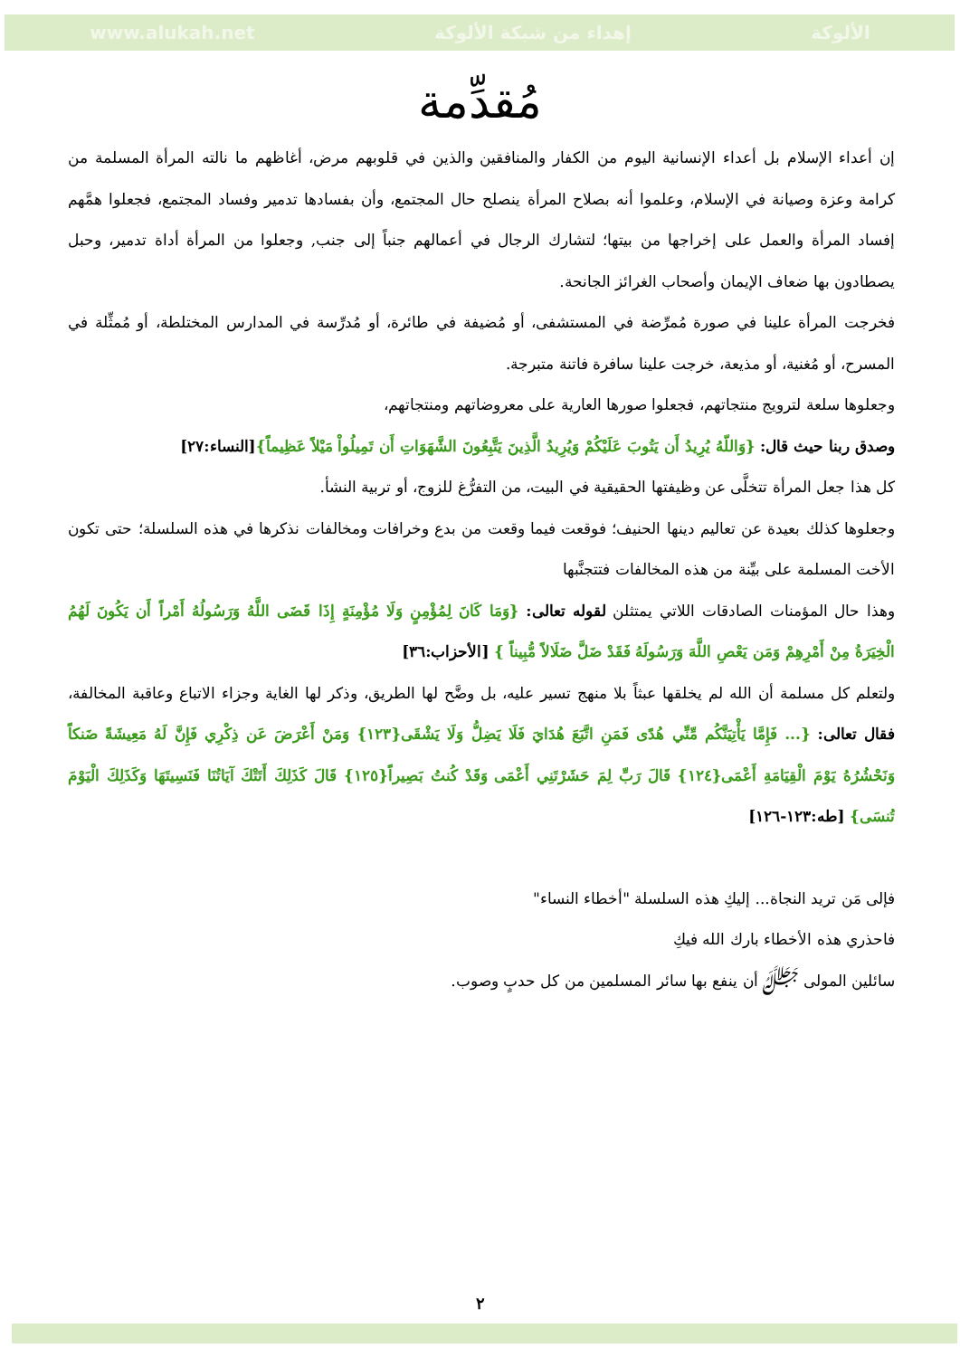www.alukah.net إهداء من شبكة الألوكة الألوكة
مُقدِّمة
إن أعداء الإسلام بل أعداء الإنسانية اليوم من الكفار والمنافقين والذين في قلوبهم مرض، أغاظهم ما نالته المرأة المسلمة من كرامة وعزة وصيانة في الإسلام، وعلموا أنه بصلاح المرأة ينصلح حال المجتمع، وأن بفسادها تدمير وفساد المجتمع، فجعلوا همَّهم إفساد المرأة والعمل على إخراجها من بيتها؛ لتشارك الرجال في أعمالهم جنباً إلى جنب, وجعلوا من المرأة أداة تدمير، وحبل يصطادون بها ضعاف الإيمان وأصحاب الغرائز الجانحة.
فخرجت المرأة علينا في صورة مُمرِّضة في المستشفى، أو مُضيفة في طائرة، أو مُدرِّسة في المدارس المختلطة، أو مُمثِّلة في المسرح، أو مُغنية، أو مذيعة، خرجت علينا سافرة فاتنة متبرجة.
وجعلوها سلعة لترويج منتجاتهم، فجعلوا صورها العارية على معروضاتهم ومنتجاتهم،
وصدق ربنا حيث قال: {وَاللّهُ يُرِيدُ أَن يَتُوبَ عَلَيْكُمْ وَيُرِيدُ الَّذِينَ يَتَّبِعُونَ الشَّهَوَاتِ أَن تَمِيلُواْ مَيْلاً عَظِيماً}[النساء:٢٧]
كل هذا جعل المرأة تتخلَّى عن وظيفتها الحقيقية في البيت، من التفرُّغ للزوج، أو تربية النشأ.
وجعلوها كذلك بعيدة عن تعاليم دينها الحنيف؛ فوقعت فيما وقعت من بدع وخرافات ومخالفات نذكرها في هذه السلسلة؛ حتى تكون الأخت المسلمة على بيِّنة من هذه المخالفات فتتجنَّبها
وهذا حال المؤمنات الصادقات اللاتي يمتثلن لقوله تعالى: {وَمَا كَانَ لِمُؤْمِنٍ وَلَا مُؤْمِنَةٍ إِذَا قَضَى اللَّهُ وَرَسُولُهُ أَمْراً أَن يَكُونَ لَهُمُ الْخِيَرَةُ مِنْ أَمْرِهِمْ وَمَن يَعْصِ اللَّهَ وَرَسُولَهُ فَقَدْ ضَلَّ ضَلَالاً مُّبِيناً } [الأحزاب:٣٦]
ولتعلم كل مسلمة أن الله لم يخلقها عبثاً بلا منهج تسير عليه، بل وضَّح لها الطريق، وذكر لها الغاية وجزاء الاتباع وعاقبة المخالفة، فقال تعالى: {... فَإِمَّا يَأْتِيَنَّكُم مِّنِّي هُدًى فَمَنِ اتَّبَعَ هُدَايَ فَلَا يَضِلُّ وَلَا يَشْقَى{١٢٣} وَمَنْ أَعْرَضَ عَن ذِكْرِي فَإِنَّ لَهُ مَعِيشَةً ضَنكاً وَنَحْشُرُهُ يَوْمَ الْقِيَامَةِ أَعْمَى{١٢٤} قَالَ رَبِّ لِمَ حَشَرْتَنِي أَعْمَى وَقَدْ كُنتُ بَصِيراً{١٢٥} قَالَ كَذَلِكَ أَتَتْكَ آيَاتُنَا فَنَسِيتَهَا وَكَذَلِكَ الْيَوْمَ تُنسَى} [طه:١٢٣-١٢٦]
فإلى مَن تريد النجاة... إليكِ هذه السلسلة "أخطاء النساء"
فاحذري هذه الأخطاء بارك الله فيكِ
سائلين المولى ﷻ أن ينفع بها سائر المسلمين من كل حدبٍ وصوب.
٢